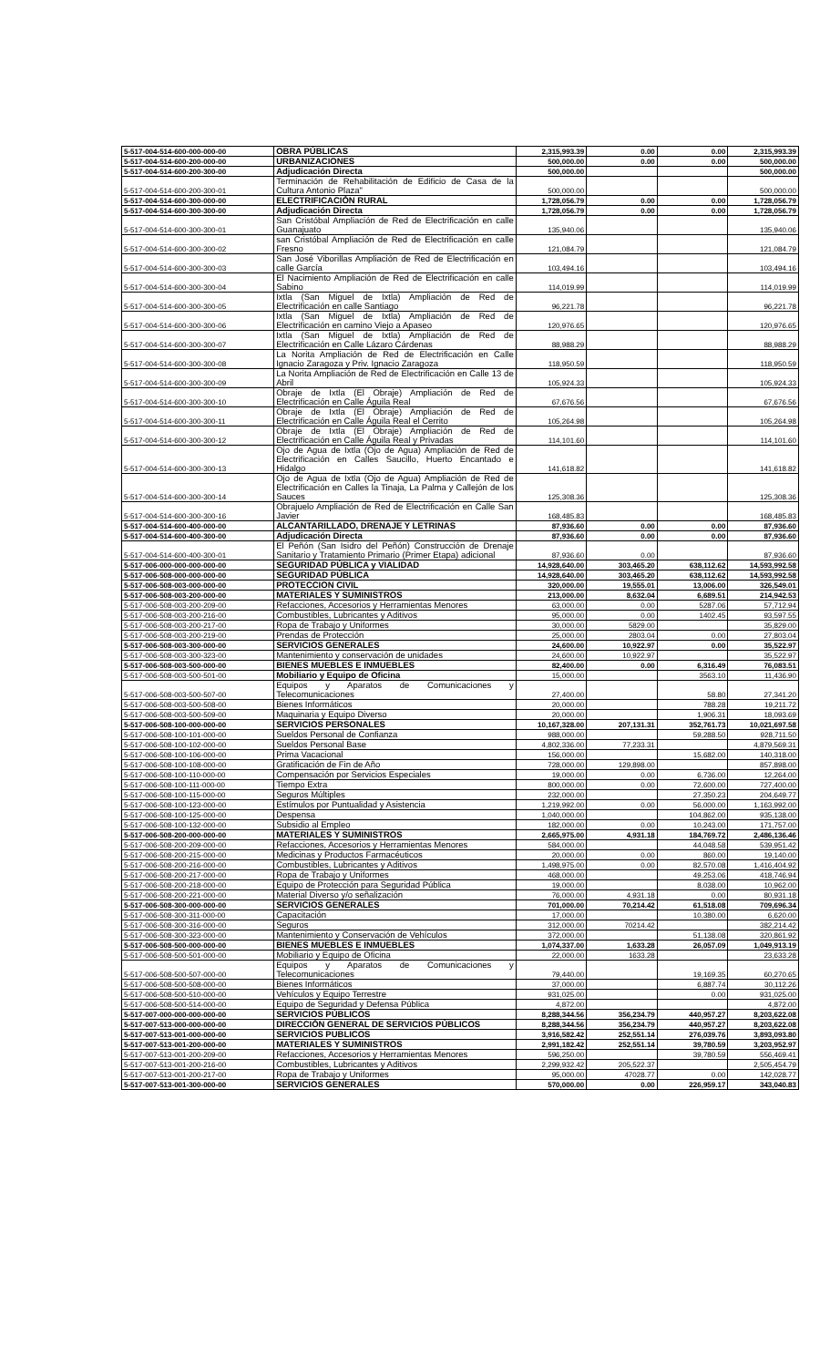| 5-517-004-514-600-000-000-00 | OBRA PÚBLICAS | 2,315,993.39 | 0.00 | 0.00 | 2,315,993.39 |
| 5-517-004-514-600-200-000-00 | URBANIZACIONES | 500,000.00 | 0.00 | 0.00 | 500,000.00 |
| 5-517-004-514-600-200-300-00 | Adjudicación Directa | 500,000.00 | | | 500,000.00 |
| 5-517-004-514-600-200-300-01 | Terminación de Rehabilitación de Edificio de Casa de la Cultura Antonio Plaza" | 500,000.00 | | | 500,000.00 |
| 5-517-004-514-600-300-000-00 | ELECTRIFICACIÓN RURAL | 1,728,056.79 | 0.00 | 0.00 | 1,728,056.79 |
| 5-517-004-514-600-300-300-00 | Adjudicación Directa | 1,728,056.79 | 0.00 | 0.00 | 1,728,056.79 |
| 5-517-004-514-600-300-300-01 | San Cristóbal Ampliación de Red de Electrificación en calle Guanajuato | 135,940.06 | | | 135,940.06 |
| 5-517-004-514-600-300-300-02 | san Cristóbal Ampliación de Red de Electrificación en calle Fresno | 121,084.79 | | | 121,084.79 |
| 5-517-004-514-600-300-300-03 | San José Viborillas Ampliación de Red de Electrificación en calle García | 103,494.16 | | | 103,494.16 |
| 5-517-004-514-600-300-300-04 | El Nacimiento Ampliación de Red de Electrificación en calle Sabino | 114,019.99 | | | 114,019.99 |
| 5-517-004-514-600-300-300-05 | Ixtla (San Miguel de Ixtla) Ampliación de Red de Electrificación en calle Santiago | 96,221.78 | | | 96,221.78 |
| 5-517-004-514-600-300-300-06 | Ixtla (San Miguel de Ixtla) Ampliación de Red de Electrificación en camino Viejo a Apaseo | 120,976.65 | | | 120,976.65 |
| 5-517-004-514-600-300-300-07 | Ixtla (San Miguel de Ixtla) Ampliación de Red de Electrificación en Calle Lázaro Cárdenas | 88,988.29 | | | 88,988.29 |
| 5-517-004-514-600-300-300-08 | La Norita Ampliación de Red de Electrificación en Calle Ignacio Zaragoza y Priv. Ignacio Zaragoza | 118,950.59 | | | 118,950.59 |
| 5-517-004-514-600-300-300-09 | La Norita Ampliación de Red de Electrificación en Calle 13 de Abril | 105,924.33 | | | 105,924.33 |
| 5-517-004-514-600-300-300-10 | Obraje de Ixtla (El Obraje) Ampliación de Red de Electrificación en Calle Águila Real | 67,676.56 | | | 67,676.56 |
| 5-517-004-514-600-300-300-11 | Obraje de Ixtla (El Obraje) Ampliación de Red de Electrificación en Calle Águila Real el Cerrito | 105,264.98 | | | 105,264.98 |
| 5-517-004-514-600-300-300-12 | Obraje de Ixtla (El Obraje) Ampliación de Red de Electrificación en Calle Águila Real y Privadas | 114,101.60 | | | 114,101.60 |
| 5-517-004-514-600-300-300-13 | Ojo de Agua de Ixtla (Ojo de Agua) Ampliación de Red de Electrificación en Calles Saucillo, Huerto Encantado e Hidalgo | 141,618.82 | | | 141,618.82 |
| 5-517-004-514-600-300-300-14 | Ojo de Agua de Ixtla (Ojo de Agua) Ampliación de Red de Electrificación en Calles la Tinaja, La Palma y Callejón de los Sauces | 125,308.36 | | | 125,308.36 |
| 5-517-004-514-600-300-300-16 | Obrajuelo Ampliación de Red de Electrificación en Calle San Javier | 168,485.83 | | | 168,485.83 |
| 5-517-004-514-600-400-000-00 | ALCANTARILLADO, DRENAJE Y LETRINAS | 87,936.60 | 0.00 | 0.00 | 87,936.60 |
| 5-517-004-514-600-400-300-00 | Adjudicación Directa | 87,936.60 | 0.00 | 0.00 | 87,936.60 |
| 5-517-004-514-600-400-300-01 | El Peñón (San Isidro del Peñón) Construcción de Drenaje Sanitario y Tratamiento Primario (Primer Etapa) adicional | 87,936.60 | 0.00 | | 87,936.60 |
| 5-517-006-000-000-000-000-00 | SEGURIDAD PÚBLICA y VIALIDAD | 14,928,640.00 | 303,465.20 | 638,112.62 | 14,593,992.58 |
| 5-517-006-508-000-000-000-00 | SEGURIDAD PÚBLICA | 14,928,640.00 | 303,465.20 | 638,112.62 | 14,593,992.58 |
| 5-517-006-508-003-000-000-00 | PROTECCION CIVIL | 320,000.00 | 19,555.01 | 13,006.00 | 326,549.01 |
| 5-517-006-508-003-200-000-00 | MATERIALES Y SUMINISTROS | 213,000.00 | 8,632.04 | 6,689.51 | 214,942.53 |
| 5-517-006-508-003-200-209-00 | Refacciones, Accesorios y Herramientas Menores | 63,000.00 | 0.00 | 5287.06 | 57,712.94 |
| 5-517-006-508-003-200-216-00 | Combustibles, Lubricantes y Aditivos | 95,000.00 | 0.00 | 1402.45 | 93,597.55 |
| 5-517-006-508-003-200-217-00 | Ropa de Trabajo y Uniformes | 30,000.00 | 5829.00 | | 35,829.00 |
| 5-517-006-508-003-200-219-00 | Prendas de Protección | 25,000.00 | 2803.04 | 0.00 | 27,803.04 |
| 5-517-006-508-003-300-000-00 | SERVICIOS GENERALES | 24,600.00 | 10,922.97 | 0.00 | 35,522.97 |
| 5-517-006-508-003-300-323-00 | Mantenimiento y conservación de unidades | 24,600.00 | 10,922.97 | | 35,522.97 |
| 5-517-006-508-003-500-000-00 | BIENES MUEBLES E INMUEBLES | 82,400.00 | 0.00 | 6,316.49 | 76,083.51 |
| 5-517-006-508-003-500-501-00 | Mobiliario y Equipo de Oficina | 15,000.00 | | 3563.10 | 11,436.90 |
| 5-517-006-508-003-500-507-00 | Equipos y Aparatos de Comunicaciones y Telecomunicaciones | 27,400.00 | | 58.80 | 27,341.20 |
| 5-517-006-508-003-500-508-00 | Bienes Informáticos | 20,000.00 | | 788.28 | 19,211.72 |
| 5-517-006-508-003-500-509-00 | Maquinaria y Equipo Diverso | 20,000.00 | | 1,906.31 | 18,093.69 |
| 5-517-006-508-100-000-000-00 | SERVICIOS PERSONALES | 10,167,328.00 | 207,131.31 | 352,761.73 | 10,021,697.58 |
| 5-517-006-508-100-101-000-00 | Sueldos Personal de Confianza | 988,000.00 | | 59,288.50 | 928,711.50 |
| 5-517-006-508-100-102-000-00 | Sueldos Personal Base | 4,802,336.00 | 77,233.31 | | 4,879,569.31 |
| 5-517-006-508-100-106-000-00 | Prima Vacacional | 156,000.00 | | 15,682.00 | 140,318.00 |
| 5-517-006-508-100-108-000-00 | Gratificación de Fin de Año | 728,000.00 | 129,898.00 | | 857,898.00 |
| 5-517-006-508-100-110-000-00 | Compensación por Servicios Especiales | 19,000.00 | 0.00 | 6,736.00 | 12,264.00 |
| 5-517-006-508-100-111-000-00 | Tiempo Extra | 800,000.00 | 0.00 | 72,600.00 | 727,400.00 |
| 5-517-006-508-100-115-000-00 | Seguros Múltiples | 232,000.00 | | 27,350.23 | 204,649.77 |
| 5-517-006-508-100-123-000-00 | Estímulos por Puntualidad y Asistencia | 1,219,992.00 | 0.00 | 56,000.00 | 1,163,992.00 |
| 5-517-006-508-100-125-000-00 | Despensa | 1,040,000.00 | | 104,862.00 | 935,138.00 |
| 5-517-006-508-100-132-000-00 | Subsidio al Empleo | 182,000.00 | 0.00 | 10,243.00 | 171,757.00 |
| 5-517-006-508-200-000-000-00 | MATERIALES Y SUMINISTROS | 2,665,975.00 | 4,931.18 | 184,769.72 | 2,486,136.46 |
| 5-517-006-508-200-209-000-00 | Refacciones, Accesorios y Herramientas Menores | 584,000.00 | | 44,048.58 | 539,951.42 |
| 5-517-006-508-200-215-000-00 | Medicinas y Productos Farmacéuticos | 20,000.00 | 0.00 | 860.00 | 19,140.00 |
| 5-517-006-508-200-216-000-00 | Combustibles, Lubricantes y Aditivos | 1,498,975.00 | 0.00 | 82,570.08 | 1,416,404.92 |
| 5-517-006-508-200-217-000-00 | Ropa de Trabajo y Uniformes | 468,000.00 | | 49,253.06 | 418,746.94 |
| 5-517-006-508-200-218-000-00 | Equipo de Protección para Seguridad Pública | 19,000.00 | | 8,038.00 | 10,962.00 |
| 5-517-006-508-200-221-000-00 | Material Diverso y/o señalización | 76,000.00 | 4,931.18 | 0.00 | 80,931.18 |
| 5-517-006-508-300-000-000-00 | SERVICIOS GENERALES | 701,000.00 | 70,214.42 | 61,518.08 | 709,696.34 |
| 5-517-006-508-300-311-000-00 | Capacitación | 17,000.00 | | 10,380.00 | 6,620.00 |
| 5-517-006-508-300-316-000-00 | Seguros | 312,000.00 | 70214.42 | | 382,214.42 |
| 5-517-006-508-300-323-000-00 | Mantenimiento y Conservación de Vehículos | 372,000.00 | | 51,138.08 | 320,861.92 |
| 5-517-006-508-500-000-000-00 | BIENES MUEBLES E INMUEBLES | 1,074,337.00 | 1,633.28 | 26,057.09 | 1,049,913.19 |
| 5-517-006-508-500-501-000-00 | Mobiliario y Equipo de Oficina | 22,000.00 | 1633.28 | | 23,633.28 |
| 5-517-006-508-500-507-000-00 | Equipos y Aparatos de Comunicaciones y Telecomunicaciones | 79,440.00 | | 19,169.35 | 60,270.65 |
| 5-517-006-508-500-508-000-00 | Bienes Informáticos | 37,000.00 | | 6,887.74 | 30,112.26 |
| 5-517-006-508-500-510-000-00 | Vehículos y Equipo Terrestre | 931,025.00 | | 0.00 | 931,025.00 |
| 5-517-006-508-500-514-000-00 | Equipo de Seguridad y Defensa Pública | 4,872.00 | | | 4,872.00 |
| 5-517-007-000-000-000-000-00 | SERVICIOS PÚBLICOS | 8,288,344.56 | 356,234.79 | 440,957.27 | 8,203,622.08 |
| 5-517-007-513-000-000-000-00 | DIRECCIÓN GENERAL DE SERVICIOS PÚBLICOS | 8,288,344.56 | 356,234.79 | 440,957.27 | 8,203,622.08 |
| 5-517-007-513-001-000-000-00 | SERVICIOS PUBLICOS | 3,916,582.42 | 252,551.14 | 276,039.76 | 3,893,093.80 |
| 5-517-007-513-001-200-000-00 | MATERIALES Y SUMINISTROS | 2,991,182.42 | 252,551.14 | 39,780.59 | 3,203,952.97 |
| 5-517-007-513-001-200-209-00 | Refacciones, Accesorios y Herramientas Menores | 596,250.00 | | 39,780.59 | 556,469.41 |
| 5-517-007-513-001-200-216-00 | Combustibles, Lubricantes y Aditivos | 2,299,932.42 | 205,522.37 | | 2,505,454.79 |
| 5-517-007-513-001-200-217-00 | Ropa de Trabajo y Uniformes | 95,000.00 | 47028.77 | 0.00 | 142,028.77 |
| 5-517-007-513-001-300-000-00 | SERVICIOS GENERALES | 570,000.00 | 0.00 | 226,959.17 | 343,040.83 |